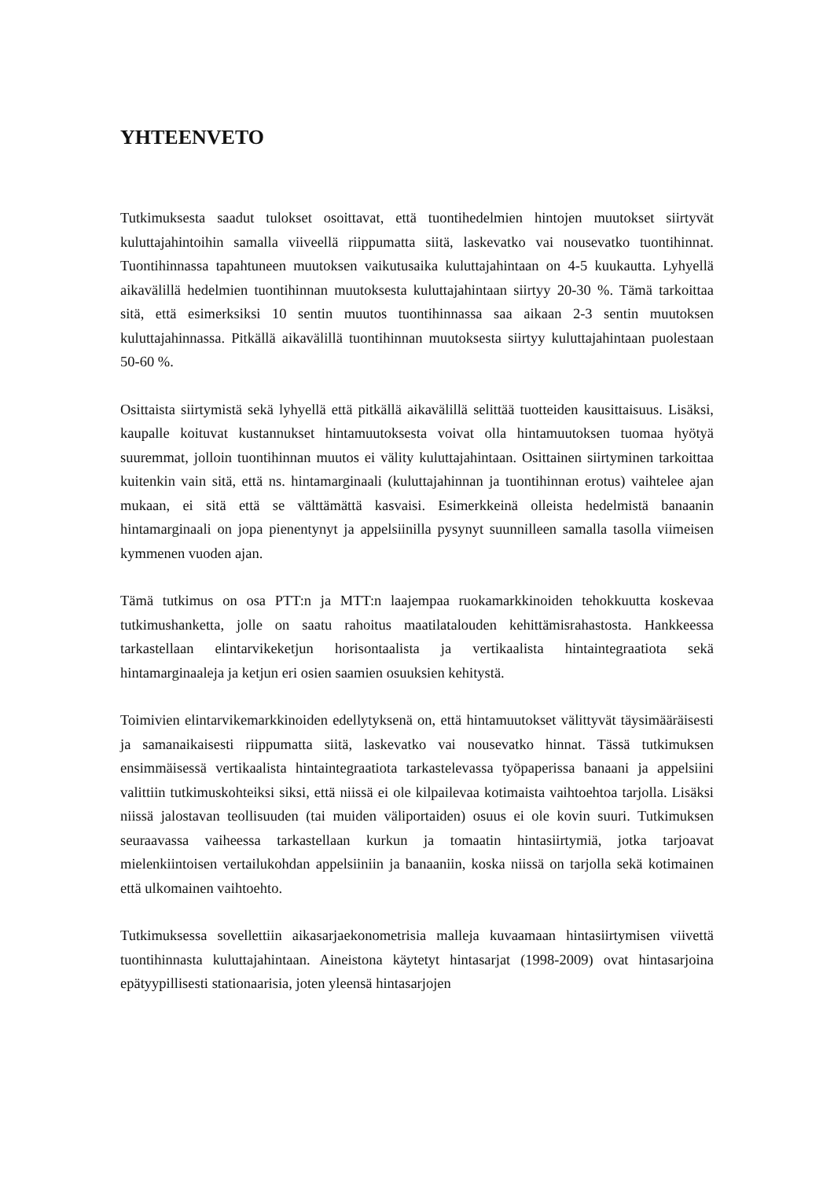YHTEENVETO
Tutkimuksesta saadut tulokset osoittavat, että tuontihedelmien hintojen muutokset siirtyvät kuluttajahintoihin samalla viiveellä riippumatta siitä, laskevatko vai nousevatko tuontihinnat. Tuontihinnassa tapahtuneen muutoksen vaikutusaika kuluttajahintaan on 4-5 kuukautta. Lyhyellä aikavälillä hedelmien tuontihinnan muutoksesta kuluttajahintaan siirtyy 20-30 %. Tämä tarkoittaa sitä, että esimerksiksi 10 sentin muutos tuontihinnassa saa aikaan 2-3 sentin muutoksen kuluttajahinnassa. Pitkällä aikavälillä tuontihinnan muutoksesta siirtyy kuluttajahintaan puolestaan 50-60 %.
Osittaista siirtymistä sekä lyhyellä että pitkällä aikavälillä selittää tuotteiden kausittaisuus. Lisäksi, kaupalle koituvat kustannukset hintamuutoksesta voivat olla hintamuutoksen tuomaa hyötyä suuremmat, jolloin tuontihinnan muutos ei välity kuluttajahintaan. Osittainen siirtyminen tarkoittaa kuitenkin vain sitä, että ns. hintamarginaali (kuluttajahinnan ja tuontihinnan erotus) vaihtelee ajan mukaan, ei sitä että se välttämättä kasvaisi. Esimerkkeinä olleista hedelmistä banaanin hintamarginaali on jopa pienentynyt ja appelsiinilla pysynyt suunnilleen samalla tasolla viimeisen kymmenen vuoden ajan.
Tämä tutkimus on osa PTT:n ja MTT:n laajempaa ruokamarkkinoiden tehokkuutta koskevaa tutkimushanketta, jolle on saatu rahoitus maatilatalouden kehittämisrahastosta. Hankkeessa tarkastellaan elintarvikeketjun horisontaalista ja vertikaalista hintaintegraatiota sekä hintamarginaaleja ja ketjun eri osien saamien osuuksien kehitystä.
Toimivien elintarvikemarkkinoiden edellytyksenä on, että hintamuutokset välittyvät täysimääräisesti ja samanaikaisesti riippumatta siitä, laskevatko vai nousevatko hinnat. Tässä tutkimuksen ensimmäisessä vertikaalista hintaintegraatiota tarkastelevassa työpaperissa banaani ja appelsiini valittiin tutkimuskohteiksi siksi, että niissä ei ole kilpailevaa kotimaista vaihtoehtoa tarjolla. Lisäksi niissä jalostavan teollisuuden (tai muiden väliportaiden) osuus ei ole kovin suuri. Tutkimuksen seuraavassa vaiheessa tarkastellaan kurkun ja tomaatin hintasiirtymiä, jotka tarjoavat mielenkiintoisen vertailukohdan appelsiiniin ja banaaniin, koska niissä on tarjolla sekä kotimainen että ulkomainen vaihtoehto.
Tutkimuksessa sovellettiin aikasarjaekonometrisia malleja kuvaamaan hintasiirtymisen viivettä tuontihinnasta kuluttajahintaan. Aineistona käytetyt hintasarjat (1998-2009) ovat hintasarjoina epätyypillisesti stationaarisia, joten yleensä hintasarjojen